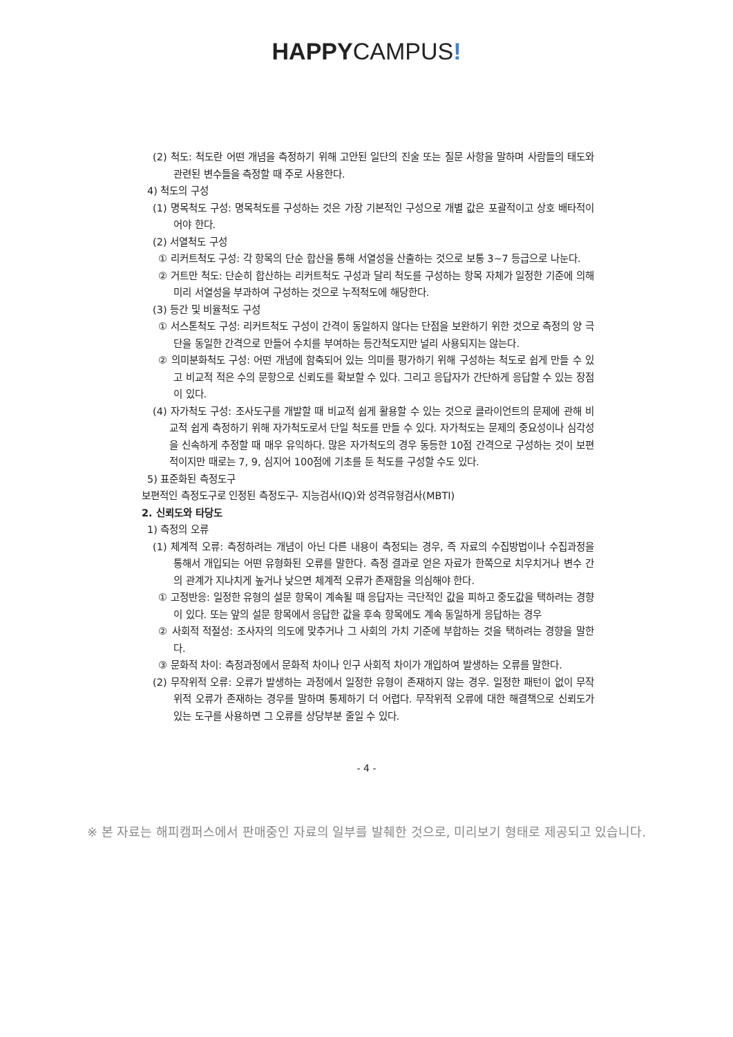HAPPYCAMPUS!
(2) 척도: 척도란 어떤 개념을 측정하기 위해 고안된 일단의 진술 또는 질문 사항을 말하며 사람들의 태도와 관련된 변수들을 측정할 때 주로 사용한다.
4) 척도의 구성
(1) 명목척도 구성: 명목척도를 구성하는 것은 가장 기본적인 구성으로 개별 값은 포괄적이고 상호 배타적이어야 한다.
(2) 서열척도 구성
① 리커트척도 구성: 각 항목의 단순 합산을 통해 서열성을 산출하는 것으로 보통 3~7 등급으로 나눈다.
② 거트만 척도: 단순히 합산하는 리커트척도 구성과 달리 척도를 구성하는 항목 자체가 일정한 기준에 의해 미리 서열성을 부과하여 구성하는 것으로 누적척도에 해당한다.
(3) 등간 및 비율척도 구성
① 서스톤척도 구성: 리커트척도 구성이 간격이 동일하지 않다는 단점을 보완하기 위한 것으로 측정의 양 극단을 동일한 간격으로 만들어 수치를 부여하는 등간척도지만 널리 사용되지는 않는다.
② 의미분화척도 구성: 어떤 개념에 함축되어 있는 의미를 평가하기 위해 구성하는 척도로 쉽게 만들 수 있고 비교적 적은 수의 문항으로 신뢰도를 확보할 수 있다. 그리고 응답자가 간단하게 응답할 수 있는 장점이 있다.
(4) 자가척도 구성: 조사도구를 개발할 때 비교적 쉽게 활용할 수 있는 것으로 클라이언트의 문제에 관해 비교적 쉽게 측정하기 위해 자가척도로서 단일 척도를 만들 수 있다. 자가척도는 문제의 중요성이나 심각성을 신속하게 추정할 때 매우 유익하다. 많은 자가척도의 경우 동등한 10점 간격으로 구성하는 것이 보편적이지만 때로는 7, 9, 심지어 100점에 기초를 둔 척도를 구성할 수도 있다.
5) 표준화된 측정도구
보편적인 측정도구로 인정된 측정도구- 지능검사(IQ)와 성격유형검사(MBTI)
2. 신뢰도와 타당도
1) 측정의 오류
(1) 체계적 오류: 측정하려는 개념이 아닌 다른 내용이 측정되는 경우, 즉 자료의 수집방법이나 수집과정을 통해서 개입되는 어떤 유형화된 오류를 말한다. 측정 결과로 얻은 자료가 한쪽으로 치우치거나 변수 간의 관계가 지나치게 높거나 낮으면 체계적 오류가 존재함을 의심해야 한다.
① 고정반응: 일정한 유형의 설문 항목이 계속될 때 응답자는 극단적인 값을 피하고 중도값을 택하려는 경향이 있다. 또는 앞의 설문 항목에서 응답한 값을 후속 항목에도 계속 동일하게 응답하는 경우
② 사회적 적절성: 조사자의 의도에 맞추거나 그 사회의 가치 기준에 부합하는 것을 택하려는 경향을 말한다.
③ 문화적 차이: 측정과정에서 문화적 차이나 인구 사회적 차이가 개입하여 발생하는 오류를 말한다.
(2) 무작위적 오류: 오류가 발생하는 과정에서 일정한 유형이 존재하지 않는 경우. 일정한 패턴이 없이 무작위적 오류가 존재하는 경우를 말하며 통제하기 더 어렵다. 무작위적 오류에 대한 해결책으로 신뢰도가 있는 도구를 사용하면 그 오류를 상당부분 줄일 수 있다.
- 4 -
※ 본 자료는 해피캠퍼스에서 판매중인 자료의 일부를 발췌한 것으로, 미리보기 형태로 제공되고 있습니다.